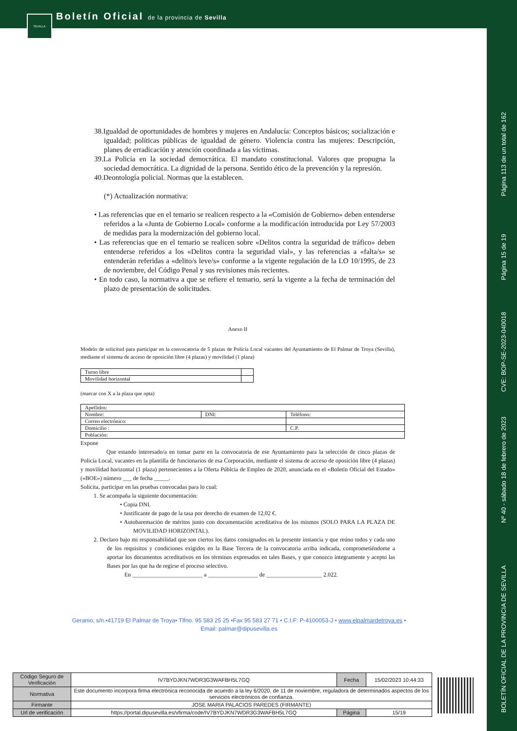SEVILLA
Boletín Oficial de la provincia de Sevilla
Página 113 de un total de 162
Página 15 de 19
CVE: BOP-SE-2023-040018
Nº 40 - sábado 18 de febrero de 2023
BOLETÍN OFICIAL DE LA PROVINCIA DE SEVILLA
38.Igualdad de oportunidades de hombres y mujeres en Andalucía: Conceptos básicos; socialización e igualdad; políticas públicas de igualdad de género. Violencia contra las mujeres: Descripción, planes de erradicación y atención coordinada a las víctimas.
39.La Policía en la sociedad democrática. El mandato constitucional. Valores que propugna la sociedad democrática. La dignidad de la persona. Sentido ético de la prevención y la represión.
40.Deontología policial. Normas que la establecen.
(*) Actualización normativa:
• Las referencias que en el temario se realicen respecto a la «Comisión de Gobierno» deben entenderse referidos a la «Junta de Gobierno Local» conforme a la modificación introducida por Ley 57/2003 de medidas para la modernización del gobierno local.
• Las referencias que en el temario se realicen sobre «Delitos contra la seguridad de tráfico» deben entenderse referidos a los «Delitos contra la seguridad vial», y las referencias a «falta/s» se entenderán referidas a «delito/s leve/s» conforme a la vigente regulación de la LO 10/1995, de 23 de noviembre, del Código Penal y sus revisiones más recientes.
• En todo caso, la normativa a que se refiere el temario, será la vigente a la fecha de terminación del plazo de presentación de solicitudes.
Anexo II
Modelo de solicitud para participar en la convocatoria de 5 plazas de Policía Local vacantes del Ayuntamiento de El Palmar de Troya (Sevilla), mediante el sistema de acceso de oposición libre (4 plazas) y movilidad (1 plaza)
| Turno libre | |
| Movilidad horizontal | |
(marcar con X a la plaza que opta)
| Apellidos: | | |
| Nombre: | DNI: | Teléfono: |
| Correo electrónico: | | |
| Domicilio : | | C.P. |
| Población: | | |
Expone
Que estando interesado/a en tomar parte en la convocatoria de ese Ayuntamiento para la selección de cinco plazas de Policía Local, vacantes en la plantilla de funcionarios de esa Corporación, mediante el sistema de acceso de oposición libre (4 plazas) y movilidad horizontal (1 plaza) pertenecientes a la Oferta Públcia de Empleo de 2020, anunciada en el «Boletín Oficial del Estado» («BOE») número ___ de fecha _____.
Solicita, participar en las pruebas convocadas para lo cual:
1. Se acompaña la siguiente documentación:
• Copia DNI.
• Justificante de pago de la tasa por derecho de examen de 12,02 €.
• Autobaremación de méritos junto con documentación acreditativa de los mismos (SOLO PARA LA PLAZA DE MOVILIDAD HORIZONTAL).
2. Declaro bajo mi responsabilidad que son ciertos los datos consignados en la presente instancia y que reúno todos y cada uno de los requisitos y condiciones exigidos en la Base Tercera de la convocatoria arriba indicada, comprometiéndome a aportar los documentos acreditativos en los términos expresados en tales Bases, y que conozco íntegramente y acepto las Bases por las que ha de regirse el proceso selectivo.
En ________________________ a _________________ de ___________________ 2.022.
Geranio, s/n.•41719 El Palmar de Troya• Tlfno. 95 583 25 25 •Fax 95 583 27 71 • C.I.F: P-4100053-J • www.elpalmardetroya.es •
Email: palmar@dipusevilla.es
| Código Seguro de Verificación | IV7BYDJKN7WDR3G3WAFBH5L7GQ | Fecha | 15/02/2023 10:44:33 |
| Normativa | Este documento incorpora firma electrónica reconocida de acuerdo a la ley 6/2020, de 11 de noviembre, reguladora de determinados aspectos de los servicios electrónicos de confianza. | | |
| Firmante | JOSE MARIA PALACIOS PAREDES (FIRMANTE) | | |
| Url de verificación | https://portal.dipusevilla.es/vfirma/code/IV7BYDJKN7WDR3G3WAFBH5L7GQ | Página | 15/19 |